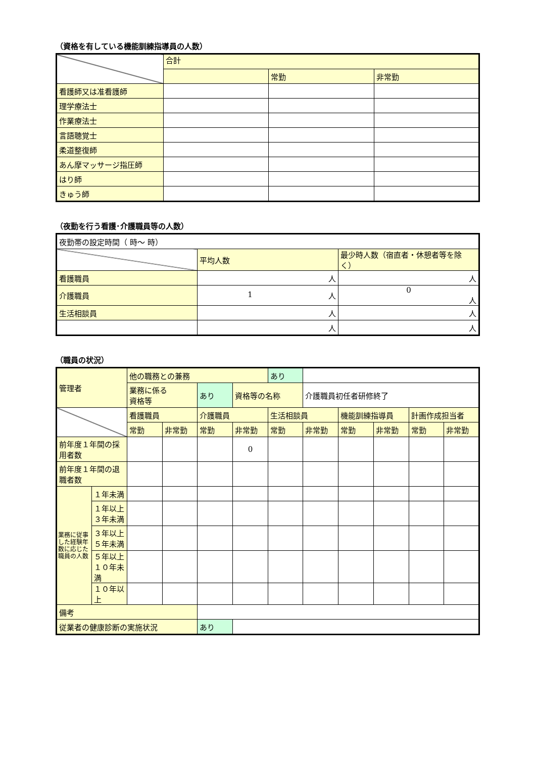（資格を有している機能訓練指導員の人数）
| | 合計 | | |
| | | 常勤 | 非常勤 |
| 看護師又は准看護師 | | | |
| 理学療法士 | | | |
| 作業療法士 | | | |
| 言語聴覚士 | | | |
| 柔道整復師 | | | |
| あん摩マッサージ指圧師 | | | |
| はり師 | | | |
| きゅう師 | | | |
（夜勤を行う看護･介護職員等の人数）
| 夜勤帯の設定時間（ 時～ 時） | | |
| | 平均人数 | 最少時人数（宿直者・休憩者等を除く） |
| 看護職員 | 人 | 人 |
| 介護職員 | 1 人 | 0 人 |
| 生活相談員 | 人 | 人 |
| | 人 | 人 |
（職員の状況）
| 管理者 | | 他の職務との兼務 | | | | あり | | | | | |
| | | 業務に係る 資格等 | | あり | 資格等の名称 | | 介護職員初任者研修終了 | | | | |
| | | 看護職員 | | 介護職員 | | 生活相談員 | | 機能訓練指導員 | | 計画作成担当者 | |
| | | 常勤 | 非常勤 | 常勤 | 非常勤 | 常勤 | 非常勤 | 常勤 | 非常勤 | 常勤 | 非常勤 |
| 前年度１年間の採用者数 | | | | | 0 | | | | | | |
| 前年度１年間の退職者数 | | | | | | | | | | | |
| 業務に従事した経験年数に応じた職員の人数 | １年未満 | | | | | | | | | | |
| | １年以上 ３年未満 | | | | | | | | | | |
| | ３年以上 ５年未満 | | | | | | | | | | |
| | ５年以上 １０年未満 | | | | | | | | | | |
| | １０年以上 | | | | | | | | | | |
| 備考 | | | | | | | | | | | |
| 従業者の健康診断の実施状況 | | | | あり | | | | | | | |